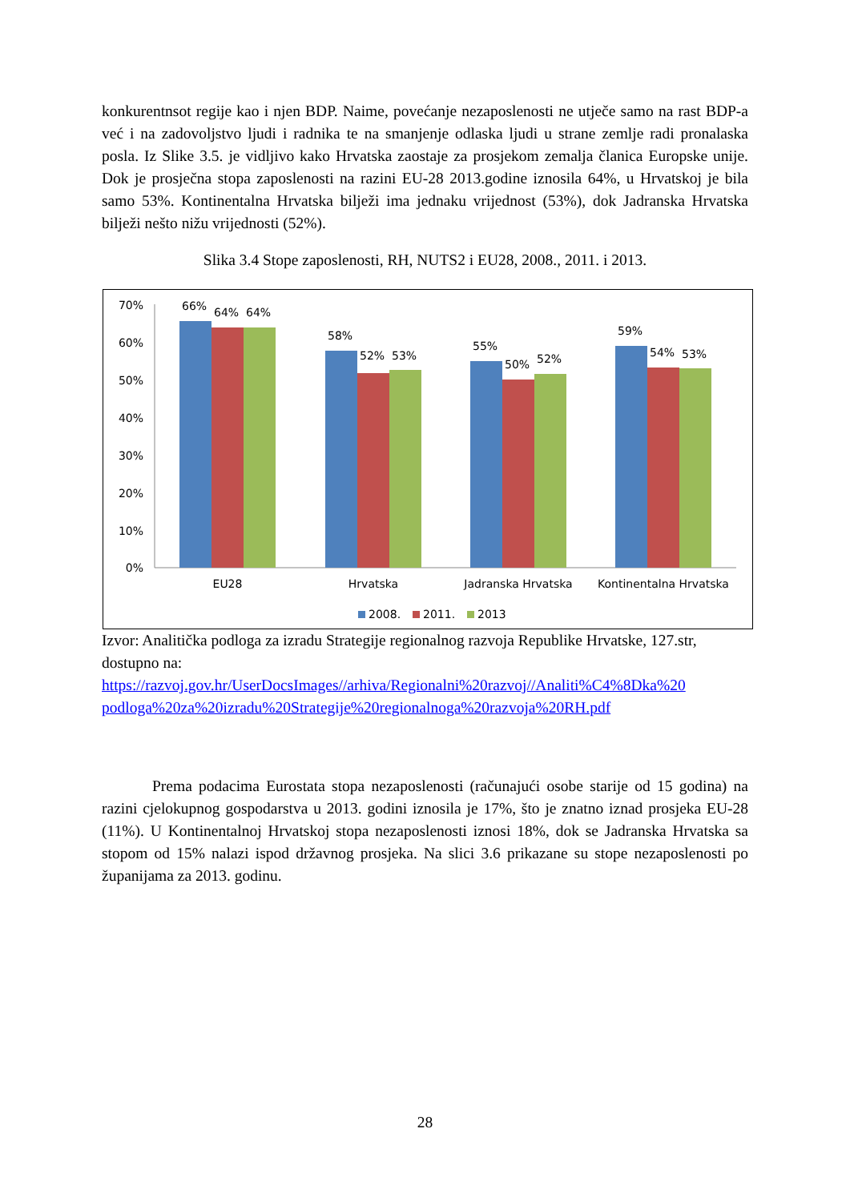konkurentnsot regije kao i njen BDP. Naime, povećanje nezaposlenosti ne utječe samo na rast BDP-a već i na zadovoljstvo ljudi i radnika te na smanjenje odlaska ljudi u strane zemlje radi pronalaska posla. Iz Slike 3.5. je vidljivo kako Hrvatska zaostaje za prosjekom zemalja članica Europske unije. Dok je prosječna stopa zaposlenosti na razini EU-28 2013.godine iznosila 64%, u Hrvatskoj je bila samo 53%. Kontinentalna Hrvatska bilježi ima jednaku vrijednost (53%), dok Jadranska Hrvatska bilježi nešto nižu vrijednosti (52%).
Slika 3.4 Stope zaposlenosti, RH, NUTS2 i EU28, 2008., 2011. i 2013.
70%
60%
50%
40%
30%
20%
10%
0%
66%
64%
64%
58%
52%
53%
55%
50%
52%
59%
54%
53%
EU28
Hrvatska
Jadranska Hrvatska
Kontinentalna Hrvatska
2008.
2011.
2013
Izvor: Analitička podloga za izradu Strategije regionalnog razvoja Republike Hrvatske, 127.str, dostupno na: https://razvoj.gov.hr/UserDocsImages//arhiva/Regionalni%20razvoj//Analiti%C4%8Dka%20 podloga%20za%20izradu%20Strategije%20regionalnoga%20razvoja%20RH.pdf
Prema podacima Eurostata stopa nezaposlenosti (računajući osobe starije od 15 godina) na razini cjelokupnog gospodarstva u 2013. godini iznosila je 17%, što je znatno iznad prosjeka EU-28 (11%). U Kontinentalnoj Hrvatskoj stopa nezaposlenosti iznosi 18%, dok se Jadranska Hrvatska sa stopom od 15% nalazi ispod državnog prosjeka. Na slici 3.6 prikazane su stope nezaposlenosti po županijama za 2013. godinu.
28